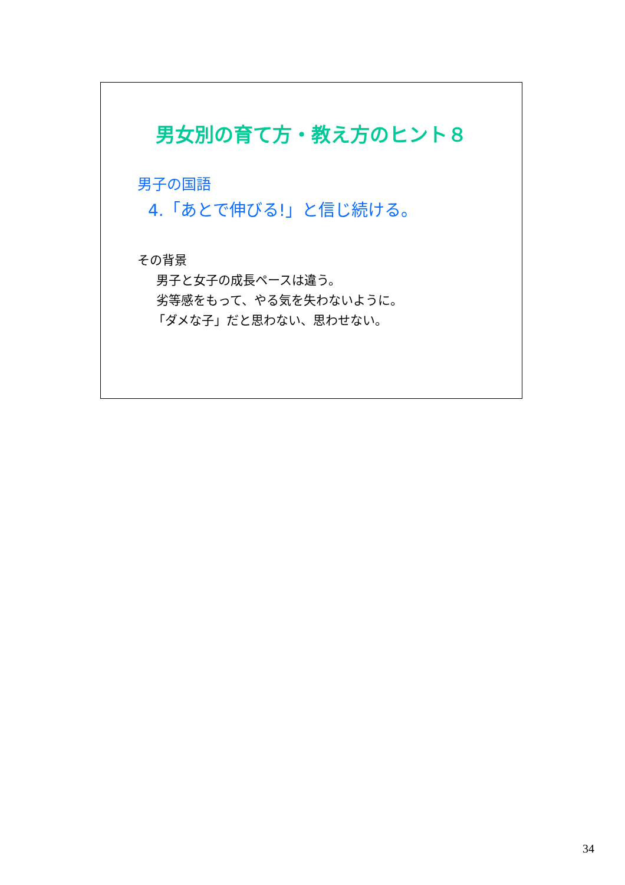男女別の育て方・教え方のヒント８
男子の国語
4.「あとで伸びる!」と信じ続ける。
その背景
男子と女子の成長ペースは違う。
劣等感をもって、やる気を失わないように。
「ダメな子」だと思わない、思わせない。
34